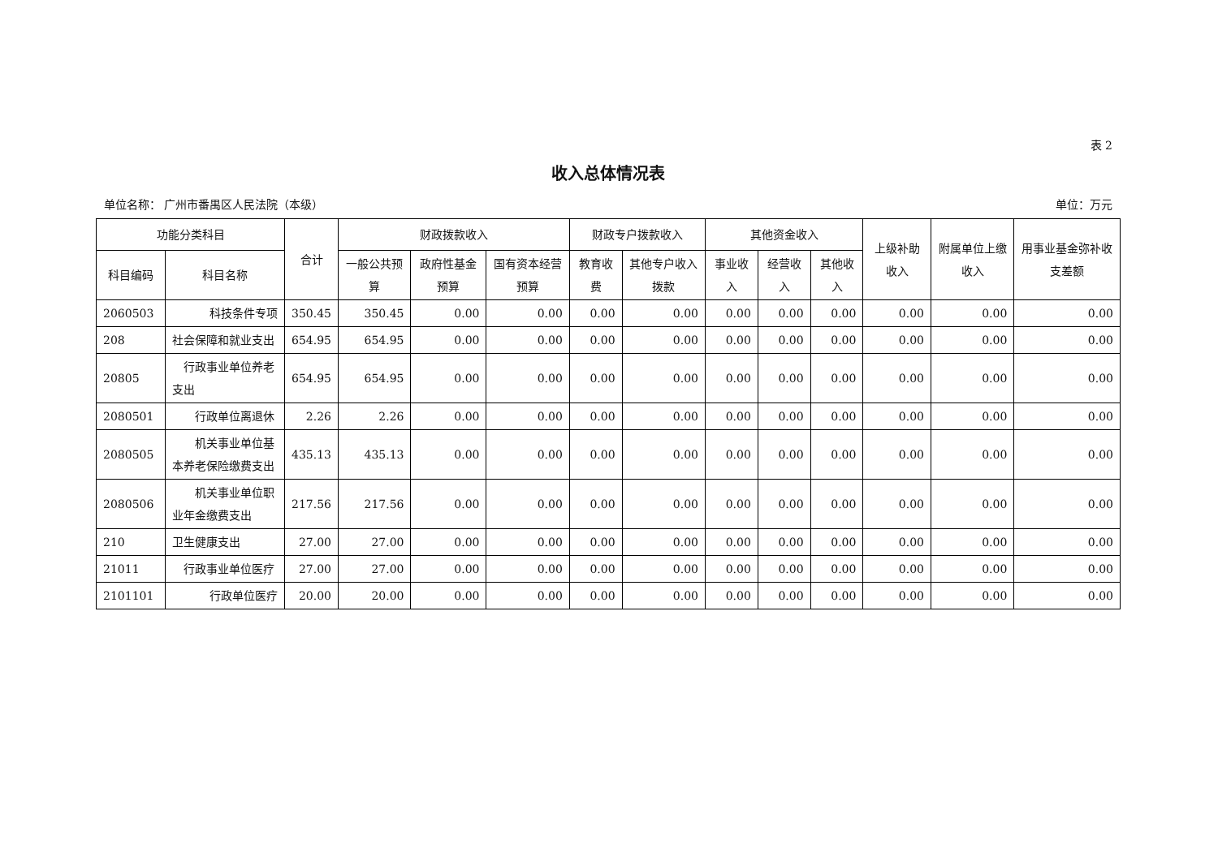表 2
收入总体情况表
单位名称： 广州市番禺区人民法院（本级） 单位：万元
| 功能分类科目 | | 合计 | 财政拨款收入 | | | 财政专户拨款收入 | | 其他资金收入 | | | 上级补助收入 | 附属单位上缴收入 | 用事业基金弥补收支差额 |
| --- | --- | --- | --- | --- | --- | --- | --- | --- | --- | --- | --- | --- | --- |
| 科目编码 | 科目名称 | | 一般公共预算 | 政府性基金预算 | 国有资本经营预算 | 教育收费 | 其他专户收入拨款 | 事业收入 | 经营收入 | 其他收入 | | | |
| 2060503 | 科技条件专项 | 350.45 | 350.45 | 0.00 | 0.00 | 0.00 | 0.00 | 0.00 | 0.00 | 0.00 | 0.00 | 0.00 | 0.00 |
| 208 | 社会保障和就业支出 | 654.95 | 654.95 | 0.00 | 0.00 | 0.00 | 0.00 | 0.00 | 0.00 | 0.00 | 0.00 | 0.00 | 0.00 |
| 20805 | 行政事业单位养老支出 | 654.95 | 654.95 | 0.00 | 0.00 | 0.00 | 0.00 | 0.00 | 0.00 | 0.00 | 0.00 | 0.00 | 0.00 |
| 2080501 | 行政单位离退休 | 2.26 | 2.26 | 0.00 | 0.00 | 0.00 | 0.00 | 0.00 | 0.00 | 0.00 | 0.00 | 0.00 | 0.00 |
| 2080505 | 机关事业单位基本养老保险缴费支出 | 435.13 | 435.13 | 0.00 | 0.00 | 0.00 | 0.00 | 0.00 | 0.00 | 0.00 | 0.00 | 0.00 | 0.00 |
| 2080506 | 机关事业单位职业年金缴费支出 | 217.56 | 217.56 | 0.00 | 0.00 | 0.00 | 0.00 | 0.00 | 0.00 | 0.00 | 0.00 | 0.00 | 0.00 |
| 210 | 卫生健康支出 | 27.00 | 27.00 | 0.00 | 0.00 | 0.00 | 0.00 | 0.00 | 0.00 | 0.00 | 0.00 | 0.00 | 0.00 |
| 21011 | 行政事业单位医疗 | 27.00 | 27.00 | 0.00 | 0.00 | 0.00 | 0.00 | 0.00 | 0.00 | 0.00 | 0.00 | 0.00 | 0.00 |
| 2101101 | 行政单位医疗 | 20.00 | 20.00 | 0.00 | 0.00 | 0.00 | 0.00 | 0.00 | 0.00 | 0.00 | 0.00 | 0.00 | 0.00 |